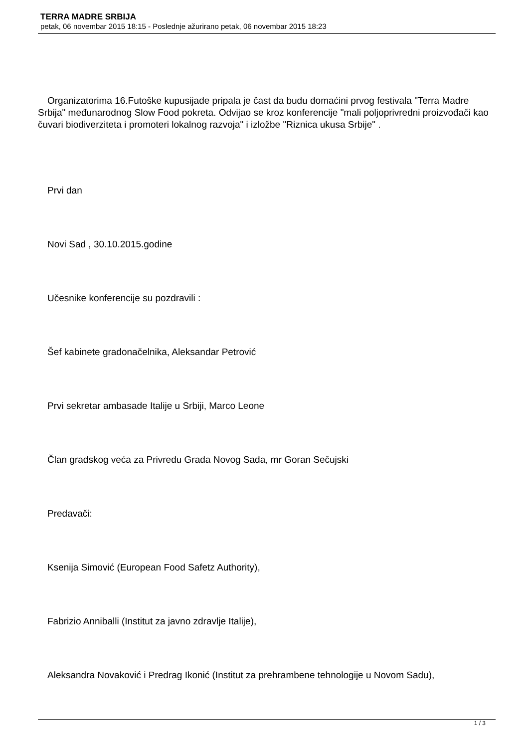TERRA MADRE SRBIJA
petak, 06 novembar 2015 18:15 - Poslednje ažurirano petak, 06 novembar 2015 18:23
Organizatorima 16.Futoške kupusijade pripala je čast da budu domaćini prvog festivala "Terra Madre Srbija" međunarodnog Slow Food pokreta. Odvijao se kroz konferencije "mali poljoprivredni proizvođači kao čuvari biodiverziteta i promoteri lokalnog razvoja" i izložbe "Riznica ukusa Srbije" .
Prvi dan
Novi Sad , 30.10.2015.godine
Učesnike konferencije su pozdravili :
Šef kabinete gradonačelnika, Aleksandar Petrović
Prvi sekretar ambasade Italije u Srbiji, Marco Leone
Član gradskog veća za Privredu Grada Novog Sada, mr Goran Sečujski
Predavači:
Ksenija Simović (European Food Safetz Authority),
Fabrizio Anniballi (Institut za javno zdravlje Italije),
Aleksandra Novaković i Predrag Ikonić (Institut za prehrambene tehnologije u Novom Sadu),
1 / 3